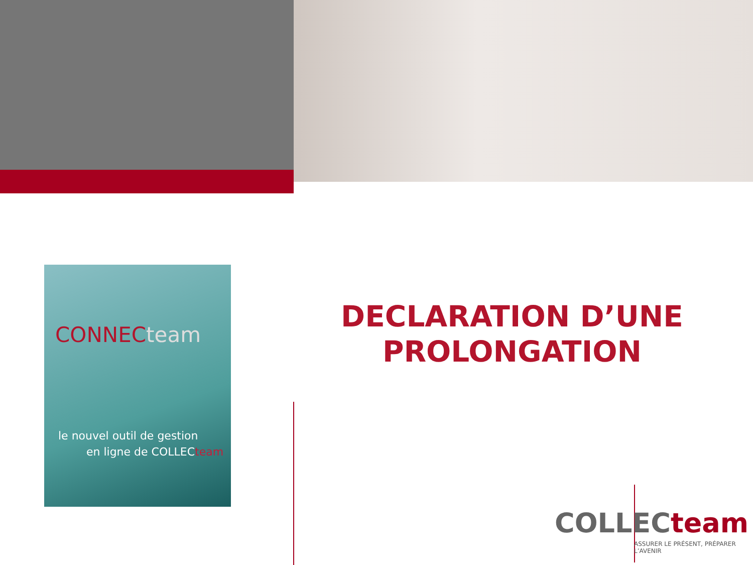CONNEC team
le nouvel outil de gestion
en ligne de COLLECteam
DECLARATION D’UNE PROLONGATION
COLLECteam
ASSURER LE PRÉSENT, PRÉPARER L’AVENIR